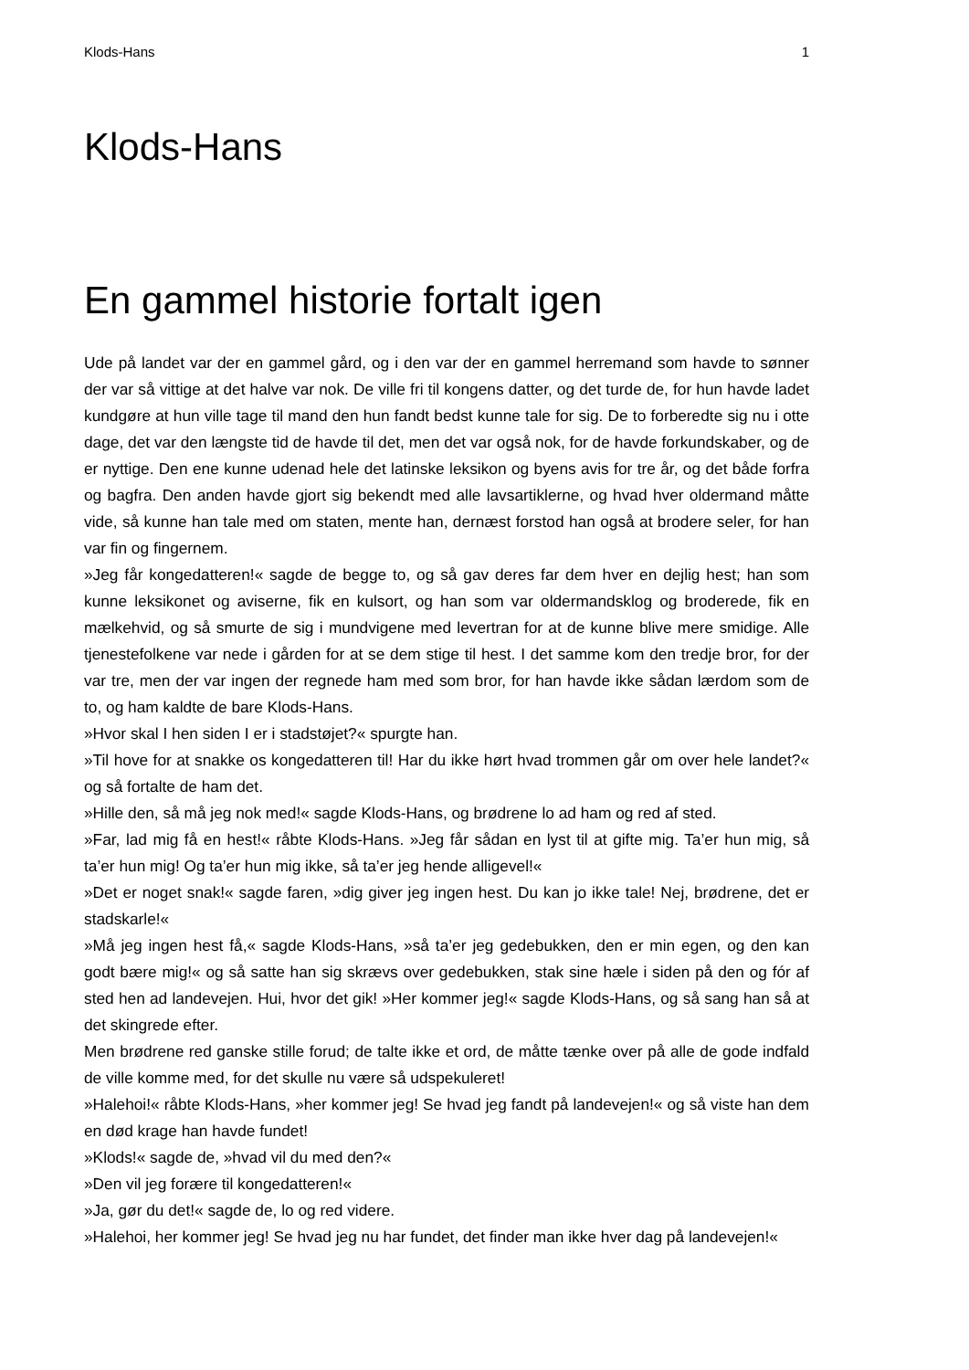Klods-Hans 1
Klods-Hans
En gammel historie fortalt igen
Ude på landet var der en gammel gård, og i den var der en gammel herremand som havde to sønner der var så vittige at det halve var nok. De ville fri til kongens datter, og det turde de, for hun havde ladet kundgøre at hun ville tage til mand den hun fandt bedst kunne tale for sig. De to forberedte sig nu i otte dage, det var den længste tid de havde til det, men det var også nok, for de havde forkundskaber, og de er nyttige. Den ene kunne udenad hele det latinske leksikon og byens avis for tre år, og det både forfra og bagfra. Den anden havde gjort sig bekendt med alle lavsartiklerne, og hvad hver oldermand måtte vide, så kunne han tale med om staten, mente han, dernæst forstod han også at brodere seler, for han var fin og fingernem.
»Jeg får kongedatteren!« sagde de begge to, og så gav deres far dem hver en dejlig hest; han som kunne leksikonet og aviserne, fik en kulsort, og han som var oldermandsklog og broderede, fik en mælkehvid, og så smurte de sig i mundvigene med levertran for at de kunne blive mere smidige. Alle tjenestefolkene var nede i gården for at se dem stige til hest. I det samme kom den tredje bror, for der var tre, men der var ingen der regnede ham med som bror, for han havde ikke sådan lærdom som de to, og ham kaldte de bare Klods-Hans.
»Hvor skal I hen siden I er i stadstøjet?« spurgte han.
»Til hove for at snakke os kongedatteren til! Har du ikke hørt hvad trommen går om over hele landet?« og så fortalte de ham det.
»Hille den, så må jeg nok med!« sagde Klods-Hans, og brødrene lo ad ham og red af sted.
»Far, lad mig få en hest!« råbte Klods-Hans. »Jeg får sådan en lyst til at gifte mig. Ta’er hun mig, så ta’er hun mig! Og ta’er hun mig ikke, så ta’er jeg hende alligevel!«
»Det er noget snak!« sagde faren, »dig giver jeg ingen hest. Du kan jo ikke tale! Nej, brødrene, det er stadskarle!«
»Må jeg ingen hest få,« sagde Klods-Hans, »så ta’er jeg gedebukken, den er min egen, og den kan godt bære mig!« og så satte han sig skrævs over gedebukken, stak sine hæle i siden på den og fór af sted hen ad landevejen. Hui, hvor det gik! »Her kommer jeg!« sagde Klods-Hans, og så sang han så at det skingrede efter.
Men brødrene red ganske stille forud; de talte ikke et ord, de måtte tænke over på alle de gode indfald de ville komme med, for det skulle nu være så udspekuleret!
»Halehoi!« råbte Klods-Hans, »her kommer jeg! Se hvad jeg fandt på landevejen!« og så viste han dem en død krage han havde fundet!
»Klods!« sagde de, »hvad vil du med den?«
»Den vil jeg forære til kongedatteren!«
»Ja, gør du det!« sagde de, lo og red videre.
»Halehoi, her kommer jeg! Se hvad jeg nu har fundet, det finder man ikke hver dag på landevejen!«